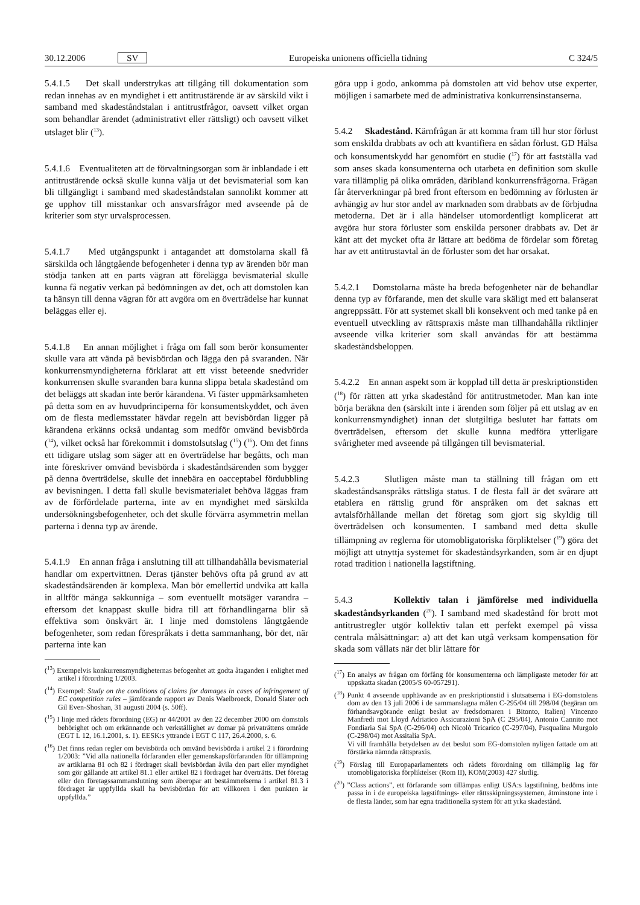30.12.2006 SV Europeiska unionens officiella tidning C 324/5
5.4.1.5 Det skall understrykas att tillgång till dokumentation som redan innehas av en myndighet i ett antitrustärende är av särskild vikt i samband med skadeståndstalan i antitrustfrågor, oavsett vilket organ som behandlar ärendet (administrativt eller rättsligt) och oavsett vilket utslaget blir (<sup>13</sup>).
5.4.1.6 Eventualiteten att de förvaltningsorgan som är inblandade i ett antitrustärende också skulle kunna välja ut det bevismaterial som kan bli tillgängligt i samband med skadeståndstalan sannolikt kommer att ge upphov till misstankar och ansvarsfrågor med avseende på de kriterier som styr urvalsprocessen.
5.4.1.7 Med utgångspunkt i antagandet att domstolarna skall få särskilda och långtgående befogenheter i denna typ av ärenden bör man stödja tanken att en parts vägran att förelägga bevismaterial skulle kunna få negativ verkan på bedömningen av det, och att domstolen kan ta hänsyn till denna vägran för att avgöra om en överträdelse har kunnat beläggas eller ej.
5.4.1.8 En annan möjlighet i fråga om fall som berör konsumenter skulle vara att vända på bevisbördan och lägga den på svaranden. När konkurrensmyndigheterna förklarat att ett visst beteende snedvrider konkurrensen skulle svaranden bara kunna slippa betala skadestånd om det beläggs att skadan inte berör kärandena. Vi fäster uppmärksamheten på detta som en av huvudprinciperna för konsumentskyddet, och även om de flesta medlemsstater hävdar regeln att bevisbördan ligger på kärandena erkänns också undantag som medför omvänd bevisbörda (<sup>14</sup>), vilket också har förekommit i domstolsutslag (<sup>15</sup>) (<sup>16</sup>). Om det finns ett tidigare utslag som säger att en överträdelse har begåtts, och man inte föreskriver omvänd bevisbörda i skadeståndsärenden som bygger på denna överträdelse, skulle det innebära en oacceptabel fördubbling av bevisningen. I detta fall skulle bevismaterialet behöva läggas fram av de förfördelade parterna, inte av en myndighet med särskilda undersökningsbefogenheter, och det skulle förvärra asymmetrin mellan parterna i denna typ av ärende.
5.4.1.9 En annan fråga i anslutning till att tillhandahålla bevismaterial handlar om expertvittnen. Deras tjänster behövs ofta på grund av att skadeståndsärenden är komplexa. Man bör emellertid undvika att kalla in alltför många sakkunniga – som eventuellt motsäger varandra – eftersom det knappast skulle bidra till att förhandlingarna blir så effektiva som önskvärt är. I linje med domstolens långtgående befogenheter, som redan förespråkats i detta sammanhang, bör det, när parterna inte kan
(<sup>13</sup>) Exempelvis konkurrensmyndigheternas befogenhet att godta åtaganden i enlighet med artikel i förordning 1/2003.
(<sup>14</sup>) Exempel: Study on the conditions of claims for damages in cases of infringement of EC competition rules – jämförande rapport av Denis Waelbroeck, Donald Slater och Gil Even-Shoshan, 31 augusti 2004 (s. 50ff).
(<sup>15</sup>) I linje med rådets förordning (EG) nr 44/2001 av den 22 december 2000 om domstols behörighet och om erkännande och verkställighet av domar på privaträttens område (EGT L 12, 16.1.2001, s. 1). EESK:s yttrande i EGT C 117, 26.4.2000, s. 6.
(<sup>16</sup>) Det finns redan regler om bevisbörda och omvänd bevisbörda i artikel 2 i förordning 1/2003: ”Vid alla nationella förfaranden eller gemenskapsförfaranden för tillämpning av artiklarna 81 och 82 i fördraget skall bevisbördan åvila den part eller myndighet som gör gällande att artikel 81.1 eller artikel 82 i fördraget har överträtts. Det företag eller den företagssammanslutning som åberopar att bestämmelserna i artikel 81.3 i fördraget är uppfyllda skall ha bevisbördan för att villkoren i den punkten är uppfyllda.”
göra upp i godo, ankomma på domstolen att vid behov utse experter, möjligen i samarbete med de administrativa konkurrensinstanserna.
5.4.2 Skadestånd. Kärnfrågan är att komma fram till hur stor förlust som enskilda drabbats av och att kvantifiera en sådan förlust. GD Hälsa och konsumentskydd har genomfört en studie (<sup>17</sup>) för att fastställa vad som anses skada konsumenterna och utarbeta en definition som skulle vara tillämplig på olika områden, däribland konkurrensfrågorna. Frågan får återverkningar på bred front eftersom en bedömning av förlusten är avhängig av hur stor andel av marknaden som drabbats av de förbjudna metoderna. Det är i alla händelser utomordentligt komplicerat att avgöra hur stora förluster som enskilda personer drabbats av. Det är känt att det mycket ofta är lättare att bedöma de fördelar som företag har av ett antitrustavtal än de förluster som det har orsakat.
5.4.2.1 Domstolarna måste ha breda befogenheter när de behandlar denna typ av förfarande, men det skulle vara skäligt med ett balanserat angreppssätt. För att systemet skall bli konsekvent och med tanke på en eventuell utveckling av rättspraxis måste man tillhandahålla riktlinjer avseende vilka kriterier som skall användas för att bestämma skadeståndsbeloppen.
5.4.2.2 En annan aspekt som är kopplad till detta är preskriptionstiden (<sup>18</sup>) för rätten att yrka skadestånd för antitrustmetoder. Man kan inte börja beräkna den (särskilt inte i ärenden som följer på ett utslag av en konkurrensmyndighet) innan det slutgiltiga beslutet har fattats om överträdelsen, eftersom det skulle kunna medföra ytterligare svårigheter med avseende på tillgången till bevismaterial.
5.4.2.3 Slutligen måste man ta ställning till frågan om ett skadeståndsanspråks rättsliga status. I de flesta fall är det svårare att etablera en rättslig grund för anspråken om det saknas ett avtalsförhållande mellan det företag som gjort sig skyldig till överträdelsen och konsumenten. I samband med detta skulle tillämpning av reglerna för utomobligatoriska förpliktelser (<sup>19</sup>) göra det möjligt att utnyttja systemet för skadeståndsyrkanden, som är en djupt rotad tradition i nationella lagstiftning.
5.4.3 Kollektiv talan i jämförelse med individuella skadeståndsyrkanden (<sup>20</sup>). I samband med skadestånd för brott mot antitrustregler utgör kollektiv talan ett perfekt exempel på vissa centrala målsättningar: a) att det kan utgå verksam kompensation för skada som vållats när det blir lättare för
(<sup>17</sup>) En analys av frågan om förfång för konsumenterna och lämpligaste metoder för att uppskatta skadan (2005/S 60-057291).
(<sup>18</sup>) Punkt 4 avseende upphävande av en preskriptionstid i slutsatserna i EG-domstolens dom av den 13 juli 2006 i de sammanslagna målen C-295/04 till 298/04 (begäran om förhandsavgörande enligt beslut av fredsdomaren i Bitonto, Italien) Vincenzo Manfredi mot Lloyd Adriatico Assicurazioni SpA (C 295/04), Antonio Cannito mot Fondiaria Sai SpA (C-296/04) och Nicolò Tricarico (C-297/04), Pasqualina Murgolo (C-298/04) mot Assitalia SpA.
Vi vill framhålla betydelsen av det beslut som EG-domstolen nyligen fattade om att förstärka nämnda rättspraxis.
(<sup>19</sup>) Förslag till Europaparlamentets och rådets förordning om tillämplig lag för utomobligatoriska förpliktelser (Rom II), KOM(2003) 427 slutlig.
(<sup>20</sup>) ”Class actions”, ett förfarande som tillämpas enligt USA:s lagstiftning, bedöms inte passa in i de europeiska lagstiftnings- eller rättsskipningssystemen, åtminstone inte i de flesta länder, som har egna traditionella system för att yrka skadestånd.